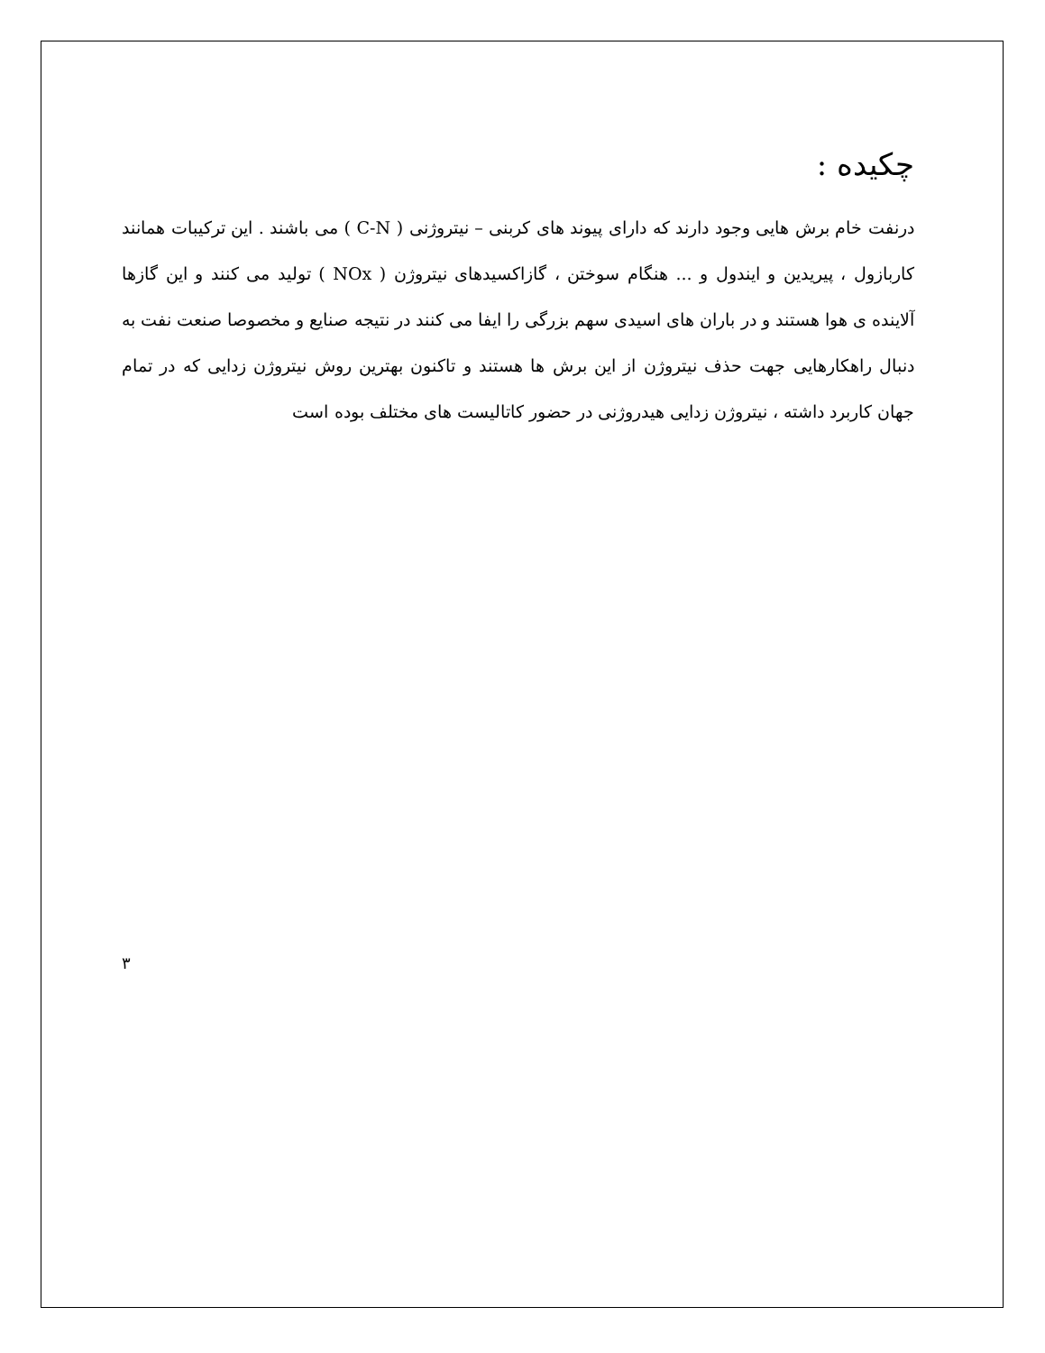چکیده :
درنفت خام برش هایی وجود دارند که دارای پیوند های کربنی – نیتروژنی ( C-N ) می باشند . این ترکیبات همانند کاربازول ، پیریدین و ایندول و ... هنگام سوختن ، گازاکسیدهای نیتروژن ( NOx ) تولید می کنند و این گازها آلاینده ی هوا هستند و در باران های اسیدی سهم بزرگی را ایفا می کنند در نتیجه صنایع و مخصوصا صنعت نفت به دنبال راهکارهایی جهت حذف نیتروژن از این برش ها هستند و تاکنون بهترین روش نیتروژن زدایی که در تمام جهان کاربرد داشته ، نیتروژن زدایی هیدروژنی در حضور کاتالیست های مختلف بوده است
۳